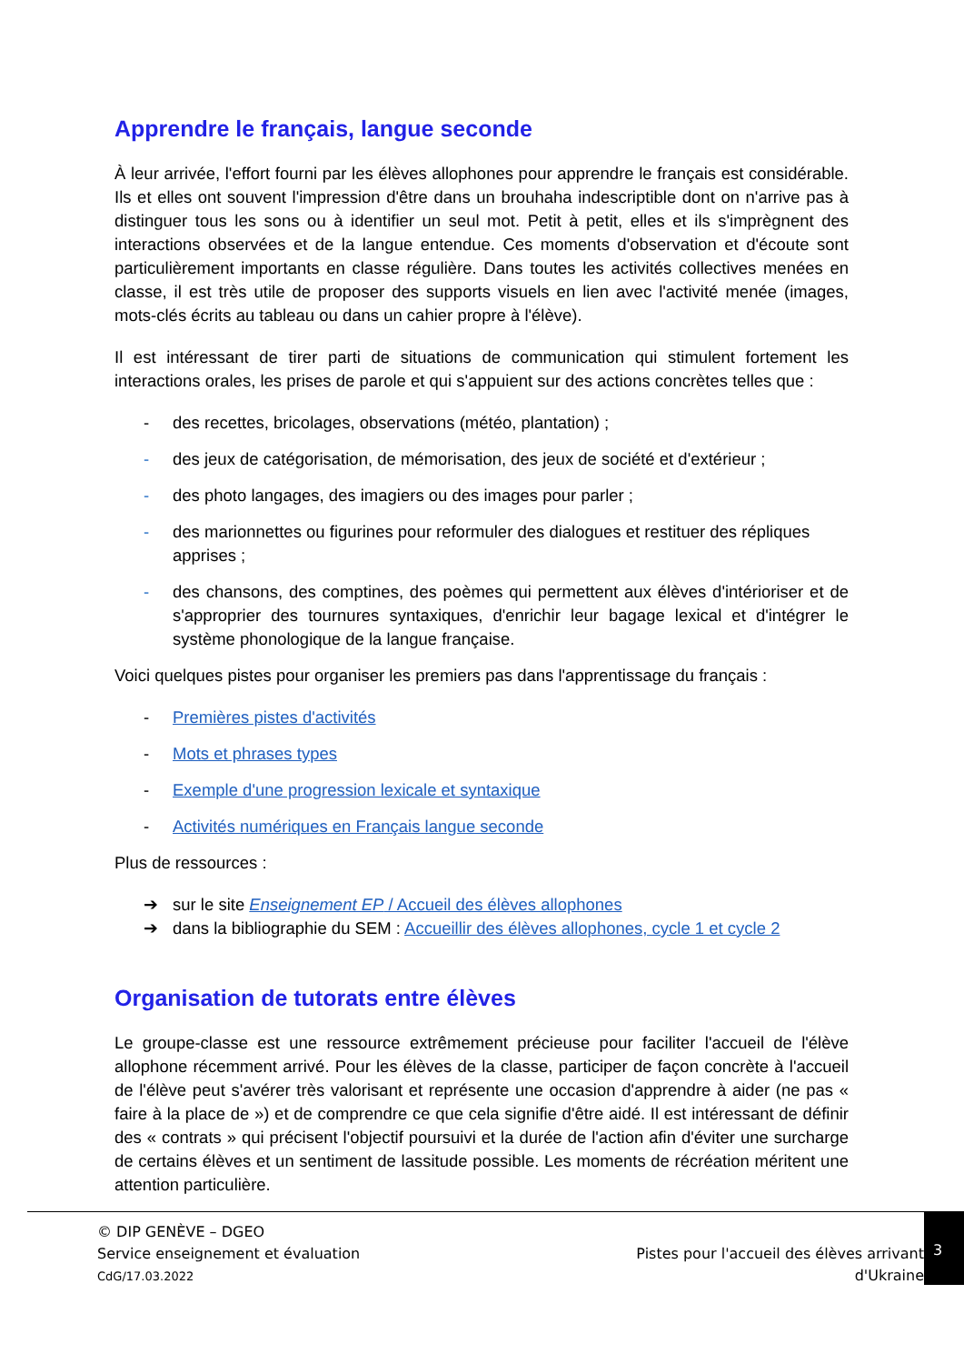Apprendre le français, langue seconde
À leur arrivée, l'effort fourni par les élèves allophones pour apprendre le français est considérable. Ils et elles ont souvent l'impression d'être dans un brouhaha indescriptible dont on n'arrive pas à distinguer tous les sons ou à identifier un seul mot. Petit à petit, elles et ils s'imprègnent des interactions observées et de la langue entendue. Ces moments d'observation et d'écoute sont particulièrement importants en classe régulière. Dans toutes les activités collectives menées en classe, il est très utile de proposer des supports visuels en lien avec l'activité menée (images, mots-clés écrits au tableau ou dans un cahier propre à l'élève).
Il est intéressant de tirer parti de situations de communication qui stimulent fortement les interactions orales, les prises de parole et qui s'appuient sur des actions concrètes telles que :
- des recettes, bricolages, observations (météo, plantation) ;
- des jeux de catégorisation, de mémorisation, des jeux de société et d'extérieur ;
- des photo langages, des imagiers ou des images pour parler ;
- des marionnettes ou figurines pour reformuler des dialogues et restituer des répliques apprises ;
- des chansons, des comptines, des poèmes qui permettent aux élèves d'intérioriser et de s'approprier des tournures syntaxiques, d'enrichir leur bagage lexical et d'intégrer le système phonologique de la langue française.
Voici quelques pistes pour organiser les premiers pas dans l'apprentissage du français :
- Premières pistes d'activités
- Mots et phrases types
- Exemple d'une progression lexicale et syntaxique
- Activités numériques en Français langue seconde
Plus de ressources :
➔ sur le site Enseignement EP / Accueil des élèves allophones
➔ dans la bibliographie du SEM : Accueillir des élèves allophones, cycle 1 et cycle 2
Organisation de tutorats entre élèves
Le groupe-classe est une ressource extrêmement précieuse pour faciliter l'accueil de l'élève allophone récemment arrivé. Pour les élèves de la classe, participer de façon concrète à l'accueil de l'élève peut s'avérer très valorisant et représente une occasion d'apprendre à aider (ne pas « faire à la place de ») et de comprendre ce que cela signifie d'être aidé. Il est intéressant de définir des « contrats » qui précisent l'objectif poursuivi et la durée de l'action afin d'éviter une surcharge de certains élèves et un sentiment de lassitude possible. Les moments de récréation méritent une attention particulière.
© DIP GENÈVE – DGEO
Service enseignement et évaluation
CdG/17.03.2022
Pistes pour l'accueil des élèves arrivant
d'Ukraine
3